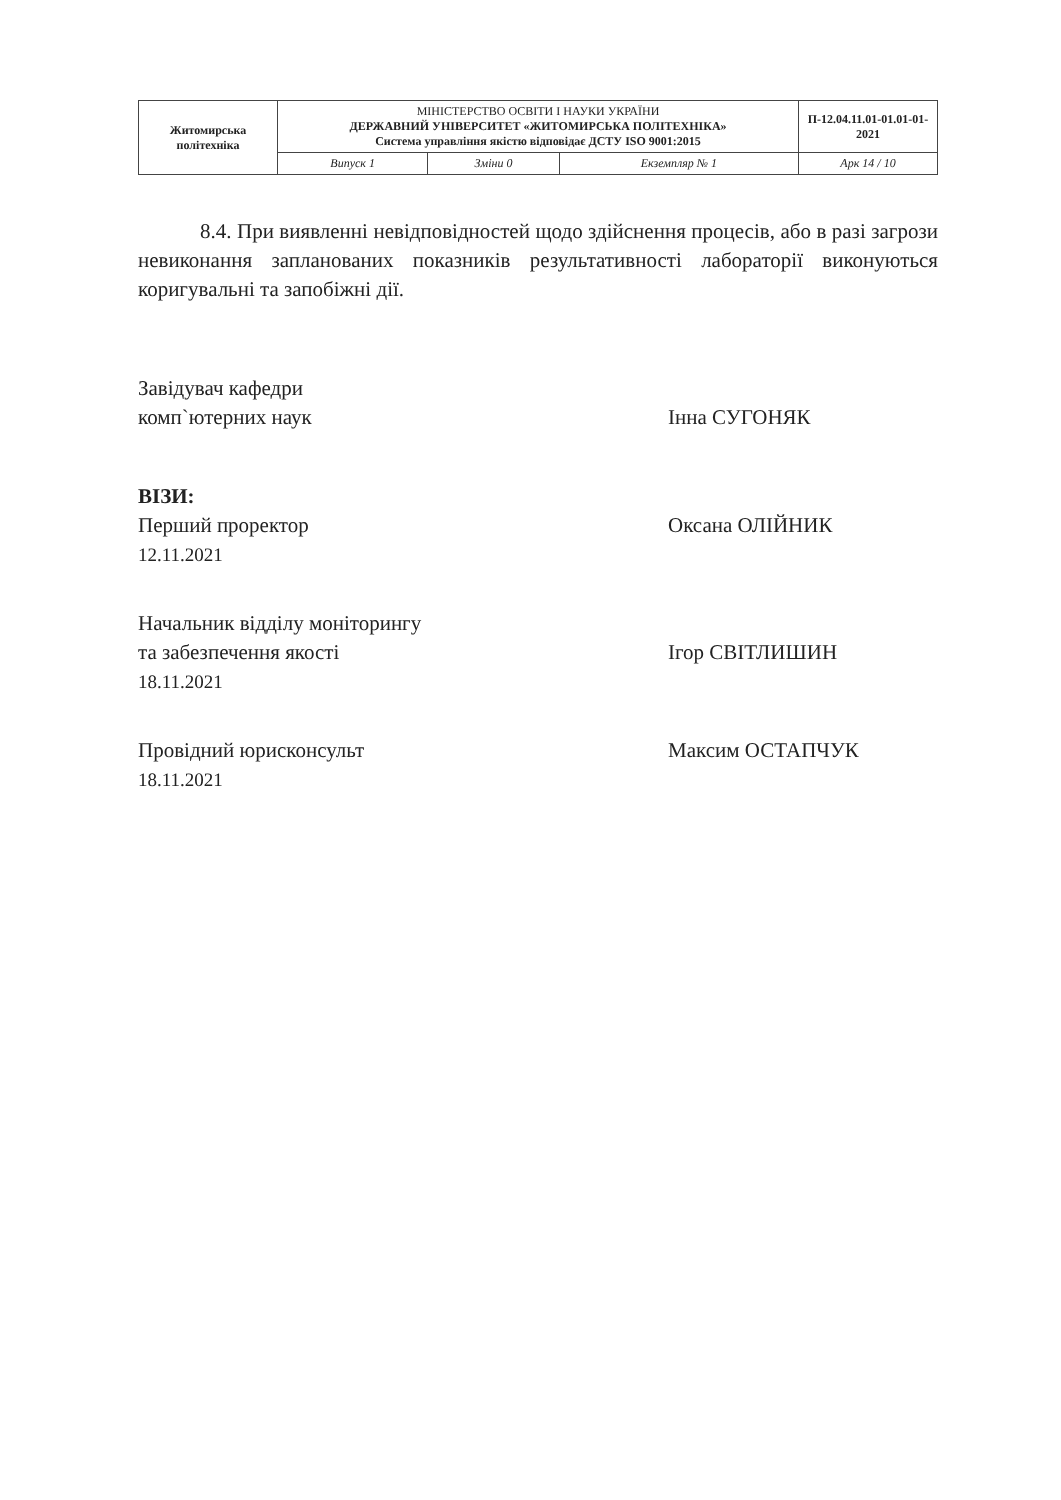| Житомирська політехніка | МІНІСТЕРСТВО ОСВІТИ І НАУКИ УКРАЇНИ ДЕРЖАВНИЙ УНІВЕРСИТЕТ «ЖИТОМИРСЬКА ПОЛІТЕХНІКА» Система управління якістю відповідає ДСТУ ISO 9001:2015 | | | П-12.04.11.01-01.01-01-2021 |
| | Випуск 1 | Зміни 0 | Екземпляр № 1 | Арк 14 / 10 |
8.4. При виявленні невідповідностей щодо здійснення процесів, або в разі загрози невиконання запланованих показників результативності лабораторії виконуються коригувальні та запобіжні дії.
Завідувач кафедри
комп`ютерних наук
Інна СУГОНЯК
ВІЗИ:
Перший проректор
12.11.2021
Оксана ОЛІЙНИК
Начальник відділу моніторингу
та забезпечення якості
18.11.2021
Ігор СВІТЛИШИН
Провідний юрисконсульт
18.11.2021
Максим ОСТАПЧУК